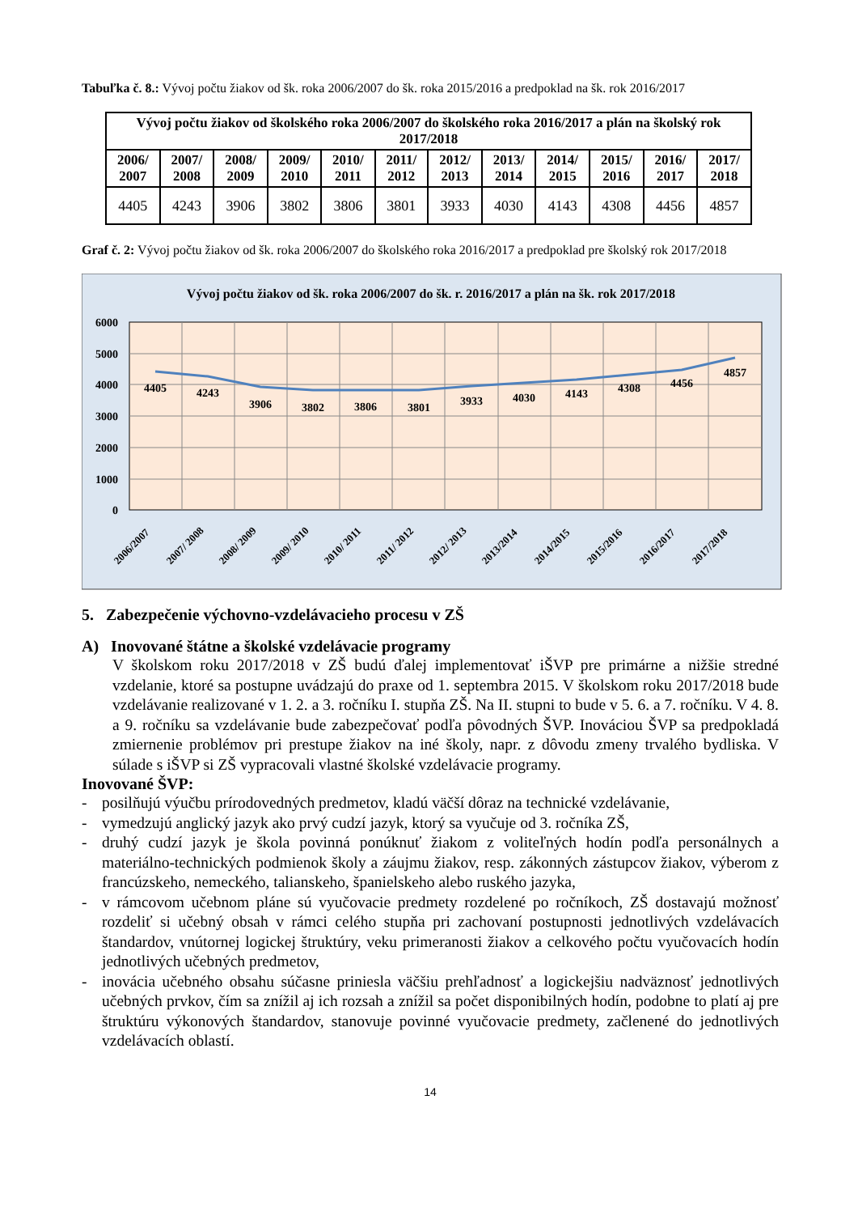Tabuľka č. 8.: Vývoj počtu žiakov od šk. roka 2006/2007 do šk. roka 2015/2016 a predpoklad na šk. rok 2016/2017
| Vývoj počtu žiakov od školského roka 2006/2007 do školského roka 2016/2017 a plán na školský rok 2017/2018 | | | | | | | | | | | |
| --- | --- | --- | --- | --- | --- | --- | --- | --- | --- | --- | --- |
| 2006/ 2007 | 2007/ 2008 | 2008/ 2009 | 2009/ 2010 | 2010/ 2011 | 2011/ 2012 | 2012/ 2013 | 2013/ 2014 | 2014/ 2015 | 2015/ 2016 | 2016/ 2017 | 2017/ 2018 |
| 4405 | 4243 | 3906 | 3802 | 3806 | 3801 | 3933 | 4030 | 4143 | 4308 | 4456 | 4857 |
Graf č. 2: Vývoj počtu žiakov od šk. roka 2006/2007 do školského roka 2016/2017 a predpoklad pre školský rok 2017/2018
Vývoj počtu žiakov od šk. roka 2006/2007 do šk. r. 2016/2017 a plán na šk. rok 2017/2018
6000
5000
4000
3000
2000
1000
0
4405
4243
3906
3802
3806
3801
3933
4030
4143
4308
4456
4857
2006/2007
2007/ 2008
2008/ 2009
2009/ 2010
2010/ 2011
2011/ 2012
2012/ 2013
2013/2014
2014/2015
2015/2016
2016/2017
2017/2018
5. Zabezpečenie výchovno-vzdelávacieho procesu v ZŠ
A) Inovované štátne a školské vzdelávacie programy
V školskom roku 2017/2018 v ZŠ budú ďalej implementovať iŠVP pre primárne a nižšie stredné vzdelanie, ktoré sa postupne uvádzajú do praxe od 1. septembra 2015. V školskom roku 2017/2018 bude vzdelávanie realizované v 1. 2. a 3. ročníku I. stupňa ZŠ. Na II. stupni to bude v 5. 6. a 7. ročníku. V 4. 8. a 9. ročníku sa vzdelávanie bude zabezpečovať podľa pôvodných ŠVP. Inováciou ŠVP sa predpokladá zmiernenie problémov pri prestupe žiakov na iné školy, napr. z dôvodu zmeny trvalého bydliska. V súlade s iŠVP si ZŠ vypracovali vlastné školské vzdelávacie programy.
Inovované ŠVP:
- posilňujú výučbu prírodovedných predmetov, kladú väčší dôraz na technické vzdelávanie,
- vymedzujú anglický jazyk ako prvý cudzí jazyk, ktorý sa vyučuje od 3. ročníka ZŠ,
- druhý cudzí jazyk je škola povinná ponúknuť žiakom z voliteľných hodín podľa personálnych a materiálno-technických podmienok školy a záujmu žiakov, resp. zákonných zástupcov žiakov, výberom z francúzskeho, nemeckého, talianskeho, španielskeho alebo ruského jazyka,
- v rámcovom učebnom pláne sú vyučovacie predmety rozdelené po ročníkoch, ZŠ dostavajú možnosť rozdeliť si učebný obsah v rámci celého stupňa pri zachovaní postupnosti jednotlivých vzdelávacích štandardov, vnútornej logickej štruktúry, veku primeranosti žiakov a celkového počtu vyučovacích hodín jednotlivých učebných predmetov,
- inovácia učebného obsahu súčasne priniesla väčšiu prehľadnosť a logickejšiu nadväznosť jednotlivých učebných prvkov, čím sa znížil aj ich rozsah a znížil sa počet disponibilných hodín, podobne to platí aj pre štruktúru výkonových štandardov, stanovuje povinné vyučovacie predmety, začlenené do jednotlivých vzdelávacích oblastí.
14